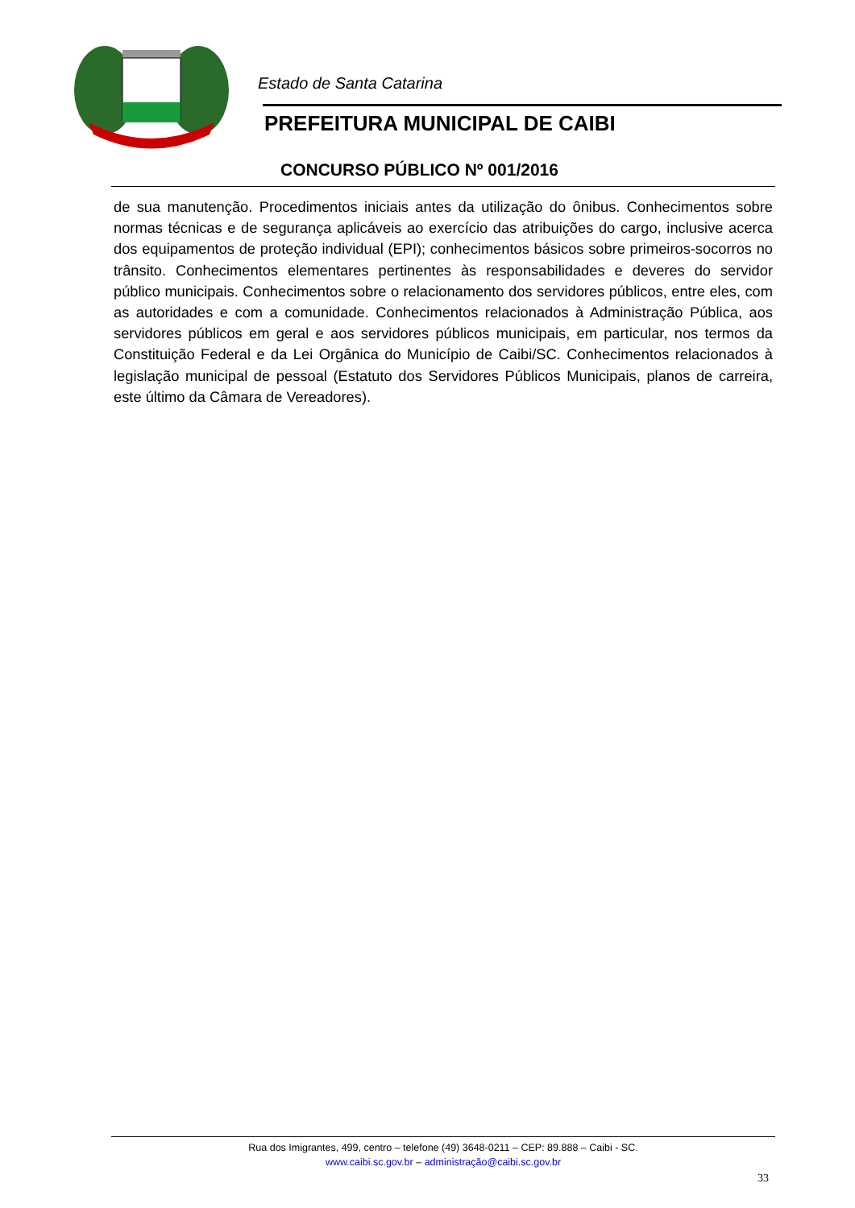Estado de Santa Catarina
PREFEITURA MUNICIPAL DE CAIBI
CONCURSO PÚBLICO Nº 001/2016
de sua manutenção. Procedimentos iniciais antes da utilização do ônibus. Conhecimentos sobre normas técnicas e de segurança aplicáveis ao exercício das atribuições do cargo, inclusive acerca dos equipamentos de proteção individual (EPI); conhecimentos básicos sobre primeiros-socorros no trânsito. Conhecimentos elementares pertinentes às responsabilidades e deveres do servidor público municipais. Conhecimentos sobre o relacionamento dos servidores públicos, entre eles, com as autoridades e com a comunidade. Conhecimentos relacionados à Administração Pública, aos servidores públicos em geral e aos servidores públicos municipais, em particular, nos termos da Constituição Federal e da Lei Orgânica do Município de Caibi/SC. Conhecimentos relacionados à legislação municipal de pessoal (Estatuto dos Servidores Públicos Municipais, planos de carreira, este último da Câmara de Vereadores).
Rua dos Imigrantes, 499, centro – telefone (49) 3648-0211 – CEP: 89.888 – Caibi - SC.
www.caibi.sc.gov.br – administração@caibi.sc.gov.br
33